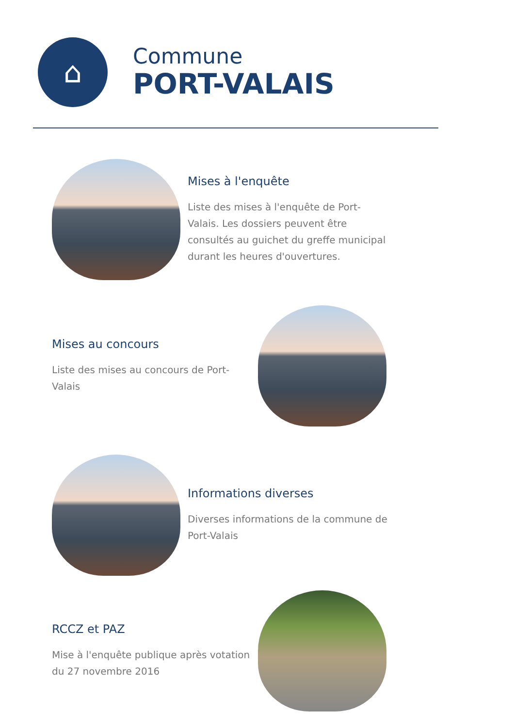⌂
Commune
PORT-VALAIS
Mises à l'enquête
Liste des mises à l'enquête de Port-Valais. Les dossiers peuvent être consultés au guichet du greffe municipal durant les heures d'ouvertures.
Mises au concours
Liste des mises au concours de Port-Valais
Informations diverses
Diverses informations de la commune de Port-Valais
RCCZ et PAZ
Mise à l'enquête publique après votation du 27 novembre 2016